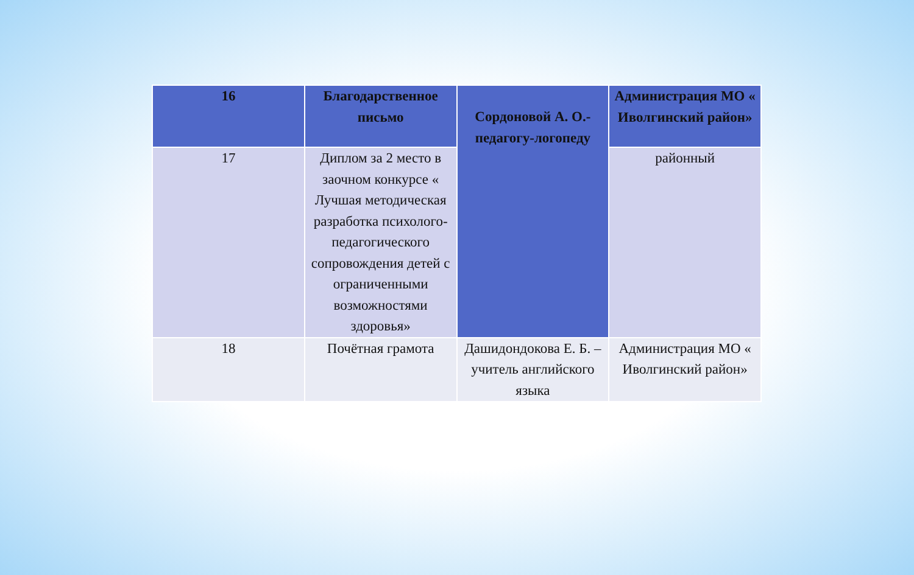| 16 | Благодарственное письмо | Сордоновой А. О.- педагогу-логопеду | Администрация МО « Иволгинский район» |
| 17 | Диплом за 2 место в заочном конкурсе « Лучшая методическая разработка психолого-педагогического сопровождения детей с ограниченными возможностями здоровья» | | районный |
| 18 | Почётная грамота | Дашидондокова Е. Б. – учитель английского языка | Администрация МО « Иволгинский район» |